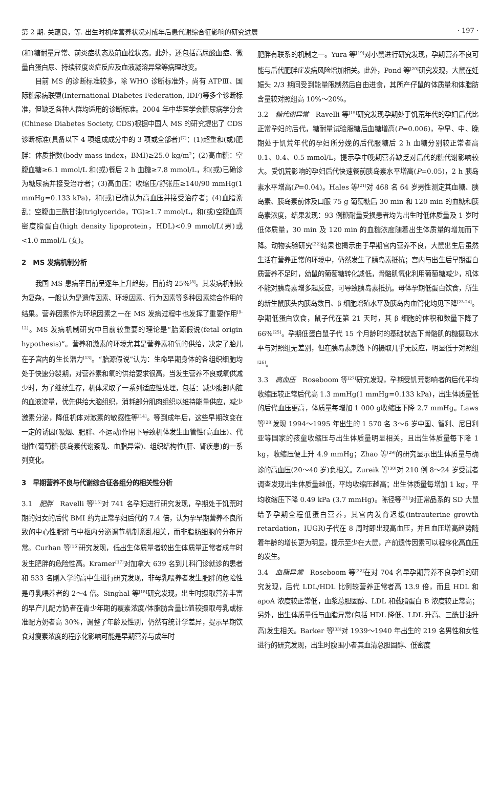第 2 期. 关蕴良，等. 出生时机体营养状况对成年后患代谢综合征影响的研究进展 · 197 ·
(和)糖耐量异常、前炎症状态及前血栓状态。此外，还包括高尿酸血症、微量白蛋白尿、持续轻度炎症反应及血液凝溶异常等病理改变。
目前 MS 的诊断标准较多，除 WHO 诊断标准外，尚有 ATPⅢ、国际糖尿病联盟(International Diabetes Federation, IDF)等多个诊断标准，但缺乏各种人群均适用的诊断标准。2004 年中华医学会糖尿病学分会(Chinese Diabetes Society, CDS)根据中国人 MS 的研究提出了 CDS 诊断标准(具备以下 4 项组成成分中的 3 项或全部者)<sup>[7]</sup>：(1)超重和(或)肥胖：体质指数(body mass index，BMI)≥25.0 kg/m<sup>2</sup>；(2)高血糖：空腹血糖≥6.1 mmol/L 和(或)餐后 2 h 血糖≥7.8 mmol/L，和(或)已确诊为糖尿病并接受治疗者；(3)高血压：收缩压/舒张压≥140/90 mmHg(1 mmHg=0.133 kPa)，和(或)已确认为高血压并接受治疗者；(4)血脂紊乱：空腹血三酰甘油(triglyceride，TG)≥1.7 mmol/L，和(或)空腹血高密度脂蛋白(high density lipoprotein，HDL)<0.9 mmol/L(男)或<1.0 mmol/L (女)。
2　MS 发病机制分析
我国 MS 患病率目前呈逐年上升趋势，目前约 25%<sup>[8]</sup>。其发病机制较为复杂，一般认为是遗传因素、环境因素、行为因素等多种因素综合作用的结果。营养因素作为环境因素之一在 MS 发病过程中也发挥了重要作用<sup>[9-12]</sup>。MS 发病机制研究中目前较重要的理论是“胎源假说(fetal origin hypothesis)”。营养和激素的环境尤其是营养素和氧的供给，决定了胎儿在子宫内的生长潜力<sup>[13]</sup>。“胎源假说”认为：生命早期身体的各组织细胞均处于快速分裂期，对营养素和氧的供给要求很高，当发生营养不良或氧供减少时，为了继续生存，机体采取了一系列适应性处理，包括：减少腹部内脏的血液流量，优先供给大脑组织，消耗部分肌肉组织以维持能量供应，减少激素分泌，降低机体对激素的敏感性等<sup>[14]</sup>。等到成年后，这些早期改变在一定的诱因(吸烟、肥胖、不运动)作用下导致机体发生血管性(高血压)、代谢性(葡萄糖-胰岛素代谢紊乱、血脂异常)、组织结构性(肝、肾疾患)的一系列变化。
3　早期营养不良与代谢综合征各组分的相关性分析
3.1　肥胖　Ravelli 等<sup>[15]</sup>对 741 名孕妇进行研究发现，孕期处于饥荒时期的妇女的后代 BMI 约为正常孕妇后代的 7.4 倍，认为孕早期营养不良所致的中心性肥胖与中枢内分泌调节机制紊乱相关，而非脂肪细胞的分布异常。Curhan 等<sup>[16]</sup>研究发现，低出生体质量者较出生体质量正常者成年时发生肥胖的危险性高。Kramer<sup>[17]</sup>对加拿大 639 名到儿科门诊就诊的患者和 533 名刚入学的高中生进行研究发现，非母乳喂养者发生肥胖的危险性是母乳喂养者的 2～4 倍。Singhal 等<sup>[18]</sup>研究发现，出生时摄取营养丰富的早产儿配方奶者在青少年期的瘦素浓度/体脂肪含量比值较摄取母乳或标准配方奶者高 30%，调整了年龄及性别，仍然有统计学差异，提示早期饮食对瘦素浓度的程序化影响可能是早期营养与成年时
肥胖有联系的机制之一。Yura 等<sup>[19]</sup>对小鼠进行研究发现，孕期营养不良可能与后代肥胖症发病风险增加相关。此外，Pond 等<sup>[20]</sup>研究发现，大鼠在妊娠头 2/3 期间受到能量限制然后自由进食，其所产仔鼠的体质量和体脂肪含量较对照组高 10%～20%。
3.2　糖代谢异常　Ravelli 等<sup>[15]</sup>研究发现孕期处于饥荒年代的孕妇后代比正常孕妇的后代，糖耐量试验服糖后血糖增高(P=0.006)，孕早、中、晚期处于饥荒年代的孕妇所分娩的后代服糖后 2 h 血糖分别较正常者高 0.1、0.4、0.5 mmol/L，提示孕中晚期营养缺乏对后代的糖代谢影响较大。受饥荒影响的孕妇后代快速餐前胰岛素水平增高(P=0.05)，2 h 胰岛素水平增高(P=0.04)。Hales 等<sup>[21]</sup>对 468 名 64 岁男性测定其血糖、胰岛素、胰岛素前体及口服 75 g 葡萄糖后 30 min 和 120 min 的血糖和胰岛素浓度，结果发现：93 例糖耐量受损患者均为出生时低体质量及 1 岁时低体质量，30 min 及 120 min 的血糖浓度随着出生体质量的增加而下降。动物实验研究<sup>[22]</sup>结果也揭示由于早期宫内营养不良，大鼠出生后虽然生活在营养正常的环境中，仍然发生了胰岛素抵抗；宫内与出生后早期蛋白质营养不足时，幼鼠的葡萄糖转化减低，骨骼肌氧化利用葡萄糖减少，机体不能对胰岛素增多起反应，可导致胰岛素抵抗。母体孕期低蛋白饮食，所生的新生鼠胰头内胰岛数目、β 细胞增殖水平及胰岛内血管化均见下降<sup>[23-24]</sup>。孕期低蛋白饮食，鼠子代在第 21 天时，其 β 细胞的体积和数量下降了 66%<sup>[25]</sup>。孕期低蛋白鼠子代 15 个月龄时的基础状态下骨骼肌的糖摄取水平与对照组无差别，但在胰岛素刺激下的摄取几乎无反应，明显低于对照组<sup>[26]</sup>。
3.3　高血压　Roseboom 等<sup>[27]</sup>研究发现，孕期受饥荒影响者的后代平均收缩压较正常后代高 1.3 mmHg(1 mmHg=0.133 kPa)，出生体质量低的后代血压更高，体质量每增加 1 000 g收缩压下降 2.7 mmHg。Laws 等<sup>[28]</sup>发现 1994～1995 年出生的 1 570 名 3～6 岁中国、智利、尼日利亚等国家的孩童收缩压与出生体质量明显相关，且出生体质量每下降 1 kg，收缩压便上升 4.9 mmHg；Zhao 等<sup>[29]</sup>的研究显示出生体质量与确诊的高血压(20～40 岁)负相关。Zureik 等<sup>[30]</sup>对 210 例 8～24 岁受试者调查发现出生体质量越低，平均收缩压越高；出生体质量每增加 1 kg，平均收缩压下降 0.49 kPa (3.7 mmHg)。陈径等<sup>[31]</sup>对正常品系的 SD 大鼠给予孕期全程低蛋白营养，其宫内发育迟缓(intrauterine growth retardation，IUGR)子代在 8 周时即出现高血压，并且血压增高趋势随着年龄的增长更为明显，提示至少在大鼠，产前遗传因素可以程序化高血压的发生。
3.4　血脂异常　Roseboom 等<sup>[32]</sup>在对 704 名早孕期营养不良孕妇的研究发现，后代 LDL/HDL 比例较营养正常者高 13.9 倍，而且 HDL 和 apoA 浓度较正常低，血浆总胆固醇、LDL 和载脂蛋白 B 浓度较正常高；另外，出生体质量低与血脂异常(包括 HDL 降低、LDL 升高、三酰甘油升高)发生相关。Barker 等<sup>[33]</sup>对 1939～1940 年出生的 219 名男性和女性进行的研究发现，出生时腹围小者其血清总胆固醇、低密度